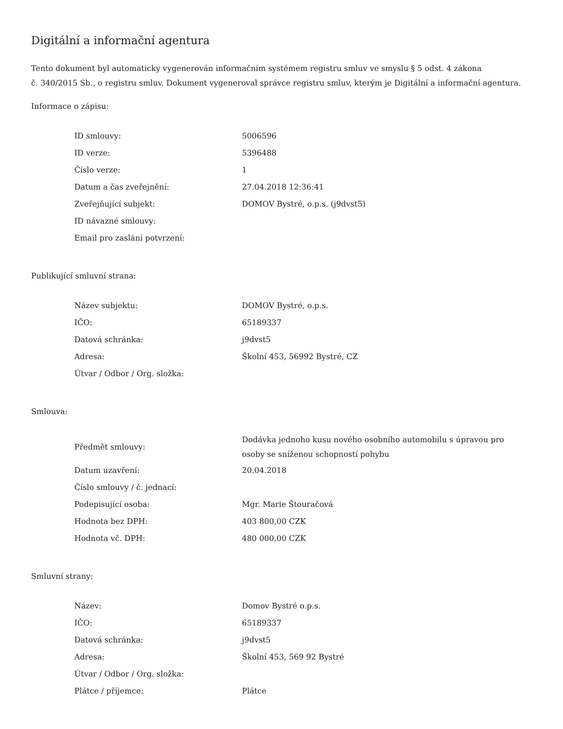Digitální a informační agentura
Tento dokument byl automaticky vygenerován informačním systémem registru smluv ve smyslu § 5 odst. 4 zákona
č. 340/2015 Sb., o registru smluv. Dokument vygeneroval správce registru smluv, kterým je Digitální a informační agentura.
Informace o zápisu:
| ID smlouvy: | 5006596 |
| ID verze: | 5396488 |
| Číslo verze: | 1 |
| Datum a čas zveřejnění: | 27.04.2018 12:36:41 |
| Zveřejňující subjekt: | DOMOV Bystré, o.p.s. (j9dvst5) |
| ID návazné smlouvy: | |
| Email pro zaslání potvrzení: | |
Publikující smluvní strana:
| Název subjektu: | DOMOV Bystré, o.p.s. |
| IČO: | 65189337 |
| Datová schránka: | j9dvst5 |
| Adresa: | Školní 453, 56992 Bystré, CZ |
| Útvar / Odbor / Org. složka: | |
Smlouva:
| Předmět smlouvy: | Dodávka jednoho kusu nového osobního automobilu s úpravou pro osoby se sníženou schopností pohybu |
| Datum uzavření: | 20.04.2018 |
| Číslo smlouvy / č. jednací: | |
| Podepisující osoba: | Mgr. Marie Štouračová |
| Hodnota bez DPH: | 403 800,00 CZK |
| Hodnota vč. DPH: | 480 000,00 CZK |
Smluvní strany:
| Název: | Domov Bystré o.p.s. |
| IČO: | 65189337 |
| Datová schránka: | j9dvst5 |
| Adresa: | Školní 453, 569 92 Bystré |
| Útvar / Odbor / Org. složka: | |
| Plátce / příjemce: | Plátce |